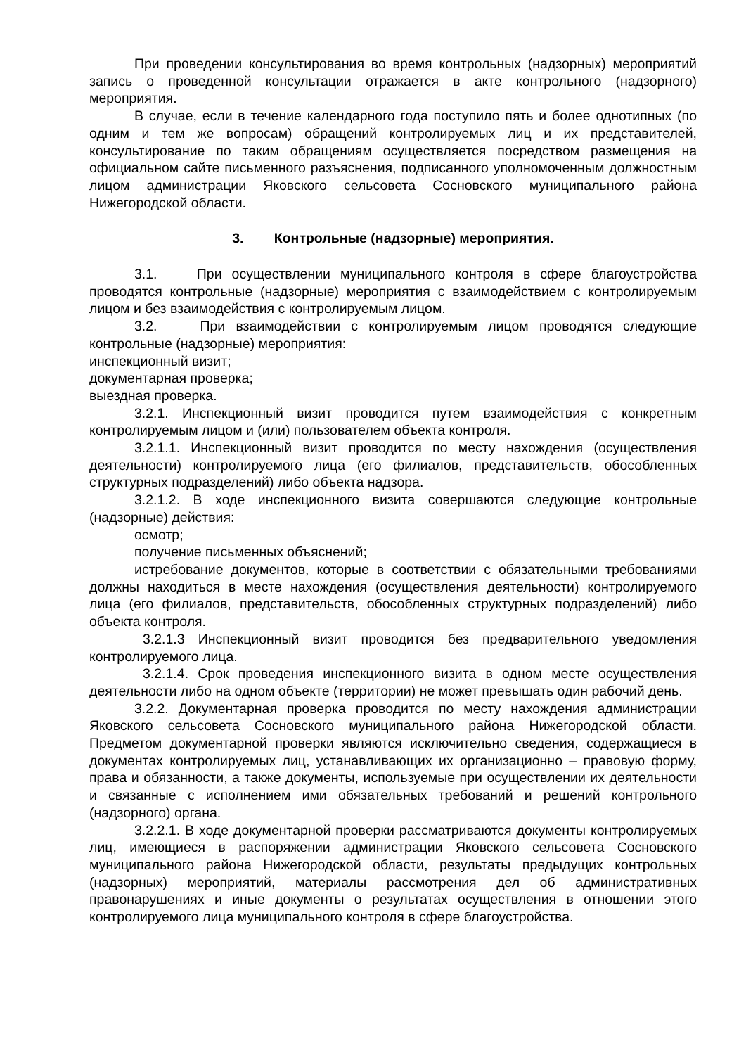При проведении консультирования во время контрольных (надзорных) мероприятий запись о проведенной консультации отражается в акте контрольного (надзорного) мероприятия.
В случае, если в течение календарного года поступило пять и более однотипных (по одним и тем же вопросам) обращений контролируемых лиц и их представителей, консультирование по таким обращениям осуществляется посредством размещения на официальном сайте письменного разъяснения, подписанного уполномоченным должностным лицом администрации Яковского сельсовета Сосновского муниципального района Нижегородской области.
3. Контрольные (надзорные) мероприятия.
3.1. При осуществлении муниципального контроля в сфере благоустройства проводятся контрольные (надзорные) мероприятия с взаимодействием с контролируемым лицом и без взаимодействия с контролируемым лицом.
3.2. При взаимодействии с контролируемым лицом проводятся следующие контрольные (надзорные) мероприятия:
инспекционный визит;
документарная проверка;
выездная проверка.
3.2.1. Инспекционный визит проводится путем взаимодействия с конкретным контролируемым лицом и (или) пользователем объекта контроля.
3.2.1.1. Инспекционный визит проводится по месту нахождения (осуществления деятельности) контролируемого лица (его филиалов, представительств, обособленных структурных подразделений) либо объекта надзора.
3.2.1.2. В ходе инспекционного визита совершаются следующие контрольные (надзорные) действия:
осмотр;
получение письменных объяснений;
истребование документов, которые в соответствии с обязательными требованиями должны находиться в месте нахождения (осуществления деятельности) контролируемого лица (его филиалов, представительств, обособленных структурных подразделений) либо объекта контроля.
3.2.1.3 Инспекционный визит проводится без предварительного уведомления контролируемого лица.
3.2.1.4. Срок проведения инспекционного визита в одном месте осуществления деятельности либо на одном объекте (территории) не может превышать один рабочий день.
3.2.2. Документарная проверка проводится по месту нахождения администрации Яковского сельсовета Сосновского муниципального района Нижегородской области. Предметом документарной проверки являются исключительно сведения, содержащиеся в документах контролируемых лиц, устанавливающих их организационно – правовую форму, права и обязанности, а также документы, используемые при осуществлении их деятельности и связанные с исполнением ими обязательных требований и решений контрольного (надзорного) органа.
3.2.2.1. В ходе документарной проверки рассматриваются документы контролируемых лиц, имеющиеся в распоряжении администрации Яковского сельсовета Сосновского муниципального района Нижегородской области, результаты предыдущих контрольных (надзорных) мероприятий, материалы рассмотрения дел об административных правонарушениях и иные документы о результатах осуществления в отношении этого контролируемого лица муниципального контроля в сфере благоустройства.